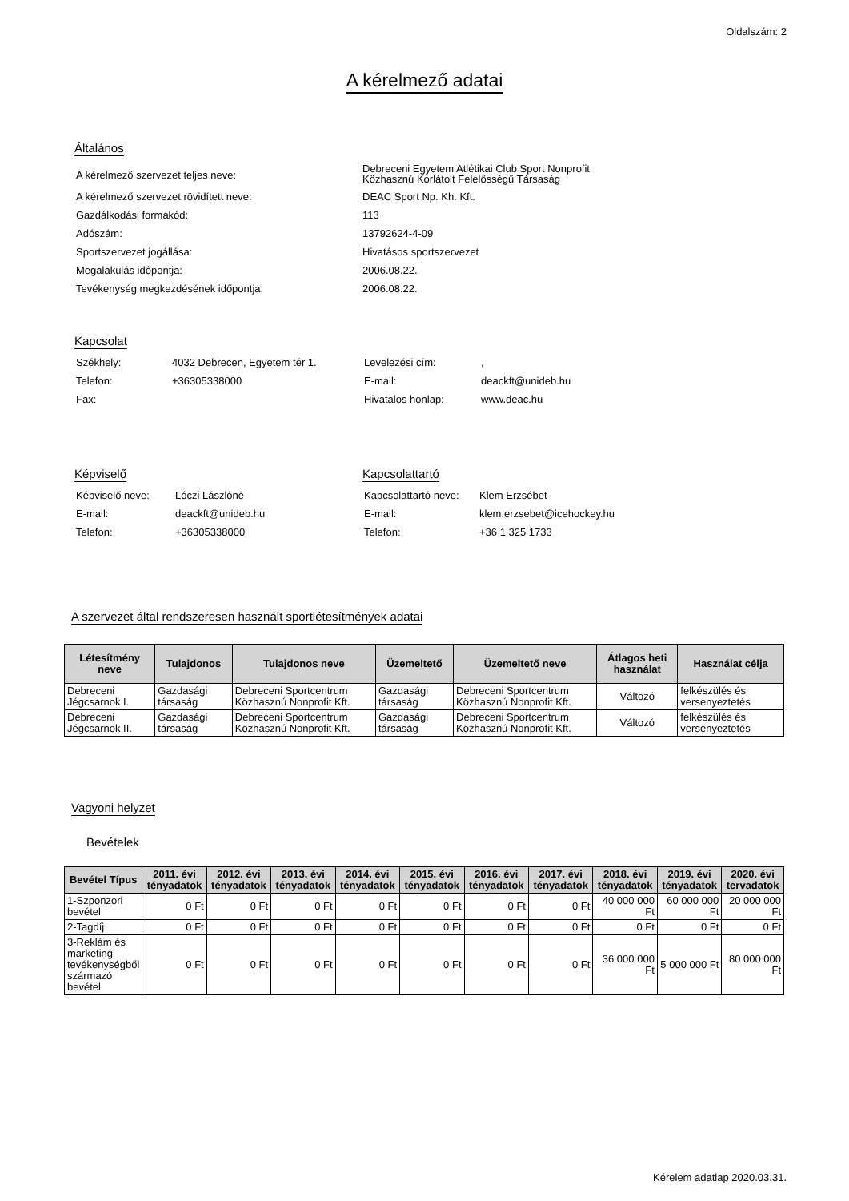Oldalszám: 2
A kérelmező adatai
Általános
| A kérelmező szervezet teljes neve: | Debreceni Egyetem Atlétikai Club Sport Nonprofit Közhasznú Korlátolt Felelősségű Társaság |
| A kérelmező szervezet rövidített neve: | DEAC Sport Np. Kh. Kft. |
| Gazdálkodási formakód: | 113 |
| Adószám: | 13792624-4-09 |
| Sportszervezet jogállása: | Hivatásos sportszervezet |
| Megalakulás időpontja: | 2006.08.22. |
| Tevékenység megkezdésének időpontja: | 2006.08.22. |
Kapcsolat
| Székhely: | 4032 Debrecen, Egyetem tér 1. | Levelezési cím: | , |
| Telefon: | +36305338000 | E-mail: | deackft@unideb.hu |
| Fax: | | Hivatalos honlap: | www.deac.hu |
Képviselő
| Képviselő neve: | Lóczi Lászlóné |
| E-mail: | deackft@unideb.hu |
| Telefon: | +36305338000 |
Kapcsolattartó
| Kapcsolattartó neve: | Klem Erzsébet |
| E-mail: | klem.erzsebet@icehockey.hu |
| Telefon: | +36 1 325 1733 |
A szervezet által rendszeresen használt sportlétesítmények adatai
| Létesítmény neve | Tulajdonos | Tulajdonos neve | Üzemeltető | Üzemeltető neve | Átlagos heti használat | Használat célja |
| --- | --- | --- | --- | --- | --- | --- |
| Debreceni Jégcsarnok I. | Gazdasági társaság | Debreceni Sportcentrum Közhasznú Nonprofit Kft. | Gazdasági társaság | Debreceni Sportcentrum Közhasznú Nonprofit Kft. | Változó | felkészülés és versenyeztetés |
| Debreceni Jégcsarnok II. | Gazdasági társaság | Debreceni Sportcentrum Közhasznú Nonprofit Kft. | Gazdasági társaság | Debreceni Sportcentrum Közhasznú Nonprofit Kft. | Változó | felkészülés és versenyeztetés |
Vagyoni helyzet
Bevételek
| Bevétel Típus | 2011. évi tényadatok | 2012. évi tényadatok | 2013. évi tényadatok | 2014. évi tényadatok | 2015. évi tényadatok | 2016. évi tényadatok | 2017. évi tényadatok | 2018. évi tényadatok | 2019. évi tényadatok | 2020. évi tervadatok |
| --- | --- | --- | --- | --- | --- | --- | --- | --- | --- | --- |
| 1-Szponzori bevétel | 0 Ft | 0 Ft | 0 Ft | 0 Ft | 0 Ft | 0 Ft | 0 Ft | 40 000 000 Ft | 60 000 000 Ft | 20 000 000 Ft |
| 2-Tagdíj | 0 Ft | 0 Ft | 0 Ft | 0 Ft | 0 Ft | 0 Ft | 0 Ft | 0 Ft | 0 Ft | 0 Ft |
| 3-Reklám és marketing tevékenységből származó bevétel | 0 Ft | 0 Ft | 0 Ft | 0 Ft | 0 Ft | 0 Ft | 0 Ft | 36 000 000 Ft | 5 000 000 Ft | 80 000 000 Ft |
Kérelem adatlap 2020.03.31.